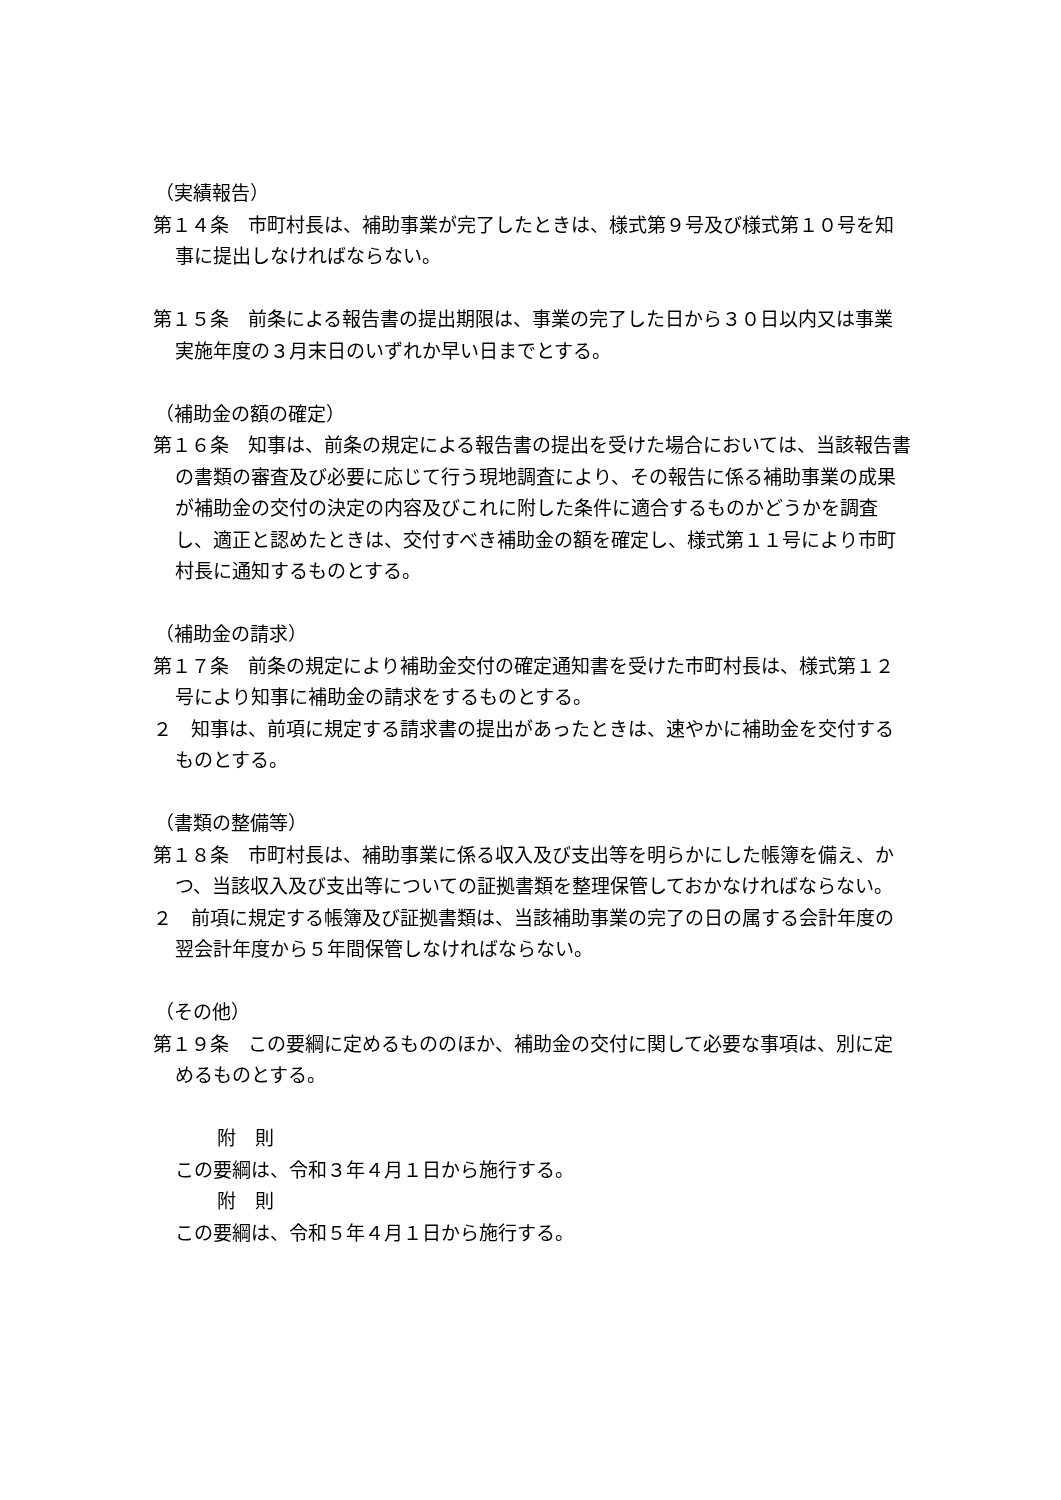（実績報告）
第１４条　市町村長は、補助事業が完了したときは、様式第９号及び様式第１０号を知事に提出しなければならない。
第１５条　前条による報告書の提出期限は、事業の完了した日から３０日以内又は事業実施年度の３月末日のいずれか早い日までとする。
（補助金の額の確定）
第１６条　知事は、前条の規定による報告書の提出を受けた場合においては、当該報告書の書類の審査及び必要に応じて行う現地調査により、その報告に係る補助事業の成果が補助金の交付の決定の内容及びこれに附した条件に適合するものかどうかを調査し、適正と認めたときは、交付すべき補助金の額を確定し、様式第１１号により市町村長に通知するものとする。
（補助金の請求）
第１７条　前条の規定により補助金交付の確定通知書を受けた市町村長は、様式第１２号により知事に補助金の請求をするものとする。
２　知事は、前項に規定する請求書の提出があったときは、速やかに補助金を交付するものとする。
（書類の整備等）
第１８条　市町村長は、補助事業に係る収入及び支出等を明らかにした帳簿を備え、かつ、当該収入及び支出等についての証拠書類を整理保管しておかなければならない。
２　前項に規定する帳簿及び証拠書類は、当該補助事業の完了の日の属する会計年度の翌会計年度から５年間保管しなければならない。
（その他）
第１９条　この要綱に定めるもののほか、補助金の交付に関して必要な事項は、別に定めるものとする。
附　則
この要綱は、令和３年４月１日から施行する。
附　則
この要綱は、令和５年４月１日から施行する。